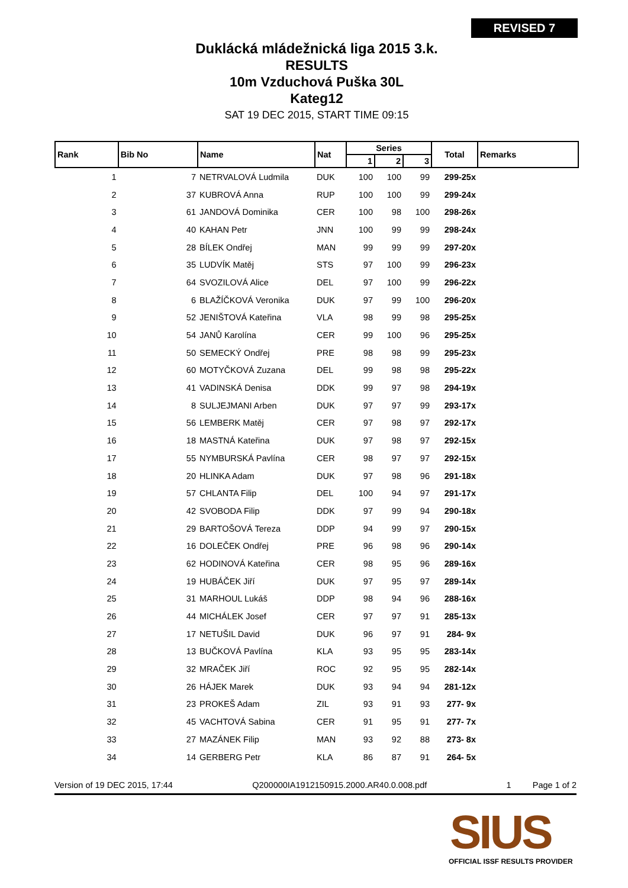REVISED 7
Duklácká mládežnická liga 2015 3.k.
RESULTS
10m Vzduchová Puška 30L
Kateg12
SAT 19 DEC 2015, START TIME 09:15
| Rank | Bib No | Name | Nat | Series | | | Total | Remarks |
| --- | --- | --- | --- | --- | --- | --- | --- | --- |
| | | | | 1 | 2 | 3 | | |
| 1 | 7 | NETRVALOVÁ Ludmila | DUK | 100 | 100 | 99 | 299-25x | |
| 2 | 37 | KUBROVÁ Anna | RUP | 100 | 100 | 99 | 299-24x | |
| 3 | 61 | JANDOVÁ Dominika | CER | 100 | 98 | 100 | 298-26x | |
| 4 | 40 | KAHAN Petr | JNN | 100 | 99 | 99 | 298-24x | |
| 5 | 28 | BÍLEK Ondřej | MAN | 99 | 99 | 99 | 297-20x | |
| 6 | 35 | LUDVÍK Matěj | STS | 97 | 100 | 99 | 296-23x | |
| 7 | 64 | SVOZILOVÁ Alice | DEL | 97 | 100 | 99 | 296-22x | |
| 8 | 6 | BLAŽÍČKOVÁ Veronika | DUK | 97 | 99 | 100 | 296-20x | |
| 9 | 52 | JENIŠTOVÁ Kateřina | VLA | 98 | 99 | 98 | 295-25x | |
| 10 | 54 | JANŮ Karolína | CER | 99 | 100 | 96 | 295-25x | |
| 11 | 50 | SEMECKÝ Ondřej | PRE | 98 | 98 | 99 | 295-23x | |
| 12 | 60 | MOTYČKOVÁ Zuzana | DEL | 99 | 98 | 98 | 295-22x | |
| 13 | 41 | VADINSKÁ Denisa | DDK | 99 | 97 | 98 | 294-19x | |
| 14 | 8 | SULJEJMANI Arben | DUK | 97 | 97 | 99 | 293-17x | |
| 15 | 56 | LEMBERK Matěj | CER | 97 | 98 | 97 | 292-17x | |
| 16 | 18 | MASTNÁ Kateřina | DUK | 97 | 98 | 97 | 292-15x | |
| 17 | 55 | NYMBURSKÁ Pavlína | CER | 98 | 97 | 97 | 292-15x | |
| 18 | 20 | HLINKA Adam | DUK | 97 | 98 | 96 | 291-18x | |
| 19 | 57 | CHLANTA Filip | DEL | 100 | 94 | 97 | 291-17x | |
| 20 | 42 | SVOBODA Filip | DDK | 97 | 99 | 94 | 290-18x | |
| 21 | 29 | BARTOŠOVÁ Tereza | DDP | 94 | 99 | 97 | 290-15x | |
| 22 | 16 | DOLEČEK Ondřej | PRE | 96 | 98 | 96 | 290-14x | |
| 23 | 62 | HODINOVÁ Kateřina | CER | 98 | 95 | 96 | 289-16x | |
| 24 | 19 | HUBÁČEK Jiří | DUK | 97 | 95 | 97 | 289-14x | |
| 25 | 31 | MARHOUL Lukáš | DDP | 98 | 94 | 96 | 288-16x | |
| 26 | 44 | MICHÁLEK Josef | CER | 97 | 97 | 91 | 285-13x | |
| 27 | 17 | NETUŠIL David | DUK | 96 | 97 | 91 | 284- 9x | |
| 28 | 13 | BUČKOVÁ Pavlína | KLA | 93 | 95 | 95 | 283-14x | |
| 29 | 32 | MRAČEK Jiří | ROC | 92 | 95 | 95 | 282-14x | |
| 30 | 26 | HÁJEK Marek | DUK | 93 | 94 | 94 | 281-12x | |
| 31 | 23 | PROKEŠ Adam | ZIL | 93 | 91 | 93 | 277- 9x | |
| 32 | 45 | VACHTOVÁ Sabina | CER | 91 | 95 | 91 | 277- 7x | |
| 33 | 27 | MAZÁNEK Filip | MAN | 93 | 92 | 88 | 273- 8x | |
| 34 | 14 | GERBERG Petr | KLA | 86 | 87 | 91 | 264- 5x | |
Version of 19 DEC 2015, 17:44 Q200000IA1912150915.2000.AR40.0.008.pdf 1 Page 1 of 2
SIUS
OFFICIAL ISSF RESULTS PROVIDER